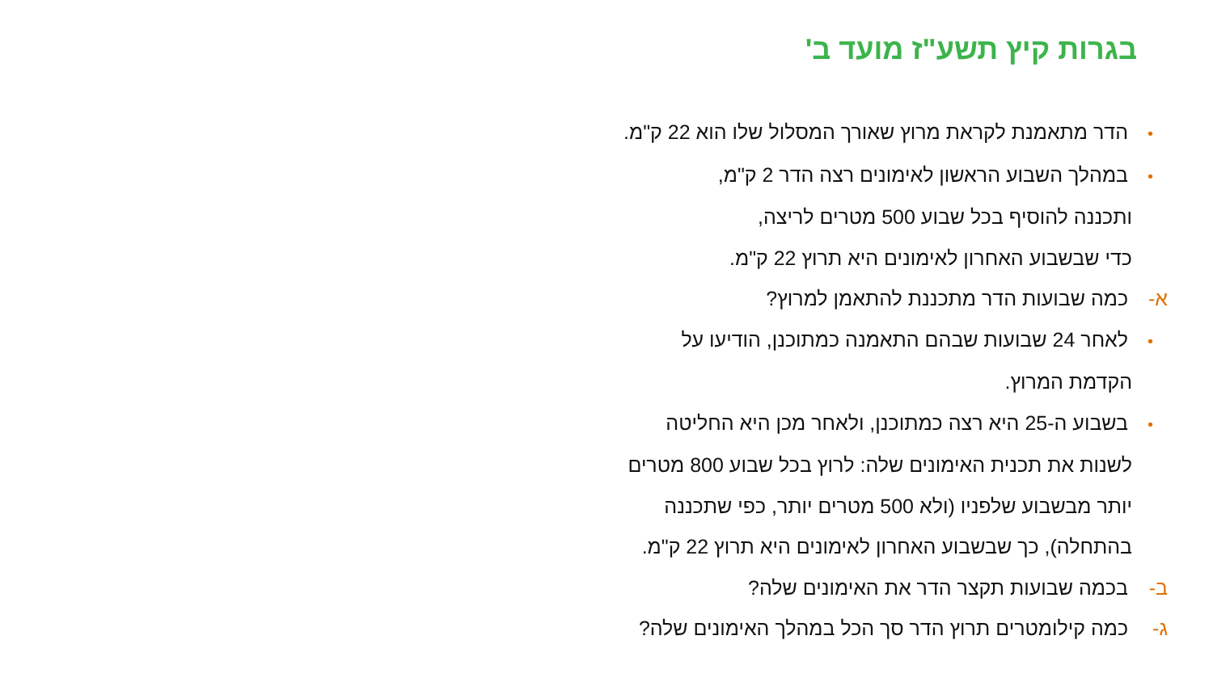בגרות קיץ תשע"ז מועד ב'
• הדר מתאמנת לקראת מרוץ שאורך המסלול שלו הוא 22 ק"מ.
• במהלך השבוע הראשון לאימונים רצה הדר 2 ק"מ,
ותכננה להוסיף בכל שבוע 500 מטרים לריצה,
כדי שבשבוע האחרון לאימונים היא תרוץ 22 ק"מ.
א- כמה שבועות הדר מתכננת להתאמן למרוץ?
• לאחר 24 שבועות שבהם התאמנה כמתוכנן, הודיעו על
הקדמת המרוץ.
• בשבוע ה-25 היא רצה כמתוכנן, ולאחר מכן היא החליטה
לשנות את תכנית האימונים שלה: לרוץ בכל שבוע 800 מטרים
יותר מבשבוע שלפניו (ולא 500 מטרים יותר, כפי שתכננה
בהתחלה), כך שבשבוע האחרון לאימונים היא תרוץ 22 ק"מ.
ב- בכמה שבועות תקצר הדר את האימונים שלה?
ג- כמה קילומטרים תרוץ הדר סך הכל במהלך האימונים שלה?